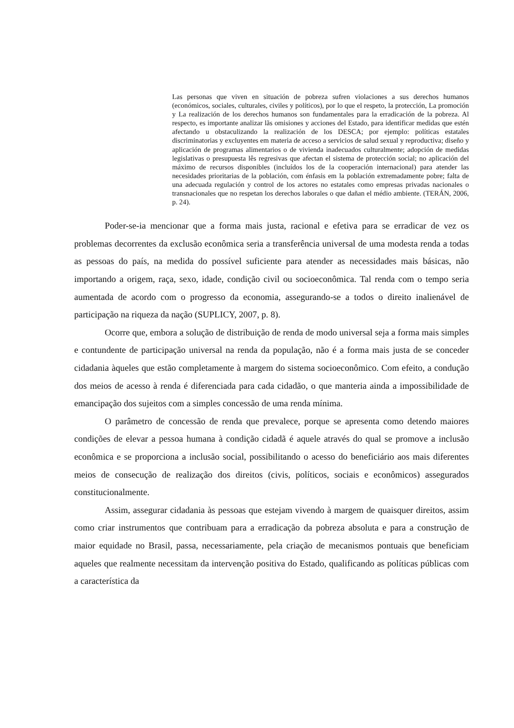Las personas que viven en situación de pobreza sufren violaciones a sus derechos humanos (económicos, sociales, culturales, civiles y políticos), por lo que el respeto, la protección, La promoción y La realización de los derechos humanos son fundamentales para la erradicación de la pobreza. Al respecto, es importante analizar lãs omisiones y acciones del Estado, para identificar medidas que estén afectando u obstaculizando la realización de los DESCA; por ejemplo: políticas estatales discriminatorias y excluyentes em materia de acceso a servicios de salud sexual y reproductiva; diseño y aplicación de programas alimentarios o de vivienda inadecuados culturalmente; adopción de medidas legislativas o presupuesta lês regresivas que afectan el sistema de protección social; no aplicación del máximo de recursos disponibles (incluídos los de la cooperación internacional) para atender las necesidades prioritarias de la población, com énfasis em la población extremadamente pobre; falta de una adecuada regulación y control de los actores no estatales como empresas privadas nacionales o transnacionales que no respetan los derechos laborales o que dañan el médio ambiente. (TERÁN, 2006, p. 24).
Poder-se-ia mencionar que a forma mais justa, racional e efetiva para se erradicar de vez os problemas decorrentes da exclusão econômica seria a transferência universal de uma modesta renda a todas as pessoas do país, na medida do possível suficiente para atender as necessidades mais básicas, não importando a origem, raça, sexo, idade, condição civil ou socioeconômica. Tal renda com o tempo seria aumentada de acordo com o progresso da economia, assegurando-se a todos o direito inalienável de participação na riqueza da nação (SUPLICY, 2007, p. 8).
Ocorre que, embora a solução de distribuição de renda de modo universal seja a forma mais simples e contundente de participação universal na renda da população, não é a forma mais justa de se conceder cidadania àqueles que estão completamente à margem do sistema socioeconômico. Com efeito, a condução dos meios de acesso à renda é diferenciada para cada cidadão, o que manteria ainda a impossibilidade de emancipação dos sujeitos com a simples concessão de uma renda mínima.
O parâmetro de concessão de renda que prevalece, porque se apresenta como detendo maiores condições de elevar a pessoa humana à condição cidadã é aquele através do qual se promove a inclusão econômica e se proporciona a inclusão social, possibilitando o acesso do beneficiário aos mais diferentes meios de consecução de realização dos direitos (civis, políticos, sociais e econômicos) assegurados constitucionalmente.
Assim, assegurar cidadania às pessoas que estejam vivendo à margem de quaisquer direitos, assim como criar instrumentos que contribuam para a erradicação da pobreza absoluta e para a construção de maior equidade no Brasil, passa, necessariamente, pela criação de mecanismos pontuais que beneficiam aqueles que realmente necessitam da intervenção positiva do Estado, qualificando as políticas públicas com a característica da